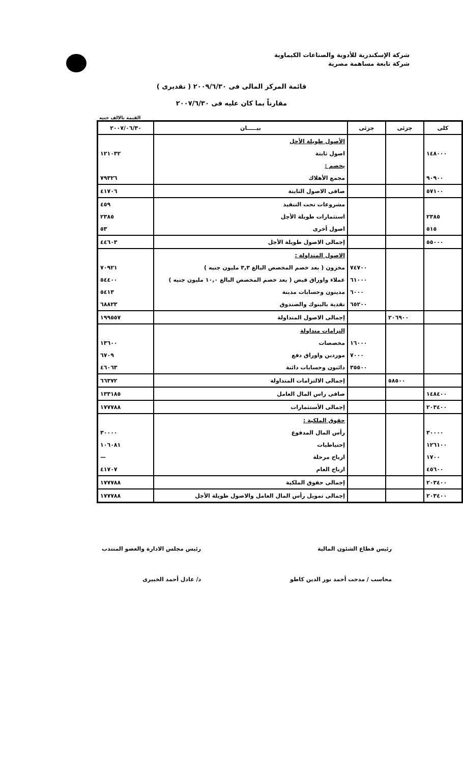شركة الإسكندرية للأدوية والصناعات الكيماوية
شركة تابعة مساهمة مصرية
قائمة المركز المالى فى ٢٠٠٩/٦/٣٠ ( تقديرى )
مقارناً بما كان عليه فى ٢٠٠٧/٦/٣٠
القيمة بالالف جنيه
| كلى | جزئى | جزئى | بيـــــان | ٢٠٠٧/٠٦/٣٠ |
| --- | --- | --- | --- | --- |
| | | | الأصول طويلة الأجل | |
| ١٤٨٠٠٠ | | | اصول ثابتة | ١٢١٠٣٢ |
| | | | يخصم : | |
| ٩٠٩٠٠ | | | مجمع الأهلاك | ٧٩٣٢٦ |
| ٥٧١٠٠ | | | صافى الاصول الثابتة | ٤١٧٠٦ |
| | | | مشروعات تحت التنفيذ | ٤٥٩ |
| ٢٣٨٥ | | | استثمارات طويلة الأجل | ٢٣٨٥ |
| ٥١٥ | | | اصول أخرى | ٥٣ |
| ٥٥٠٠٠ | | | إجمالى الاصول طويلة الأجل | ٤٤٦٠٣ |
| | | | الاصول المتداولة : | |
| | | ٧٤٧٠٠ | مخزون ( بعد خصم المخصص البالغ ٣,٣ مليون جنيه ) | ٧٠٩٢١ |
| | | ٦١٠٠٠ | عملاء واوراق قبض ( بعد خصم المخصص البالغ ١٠,٠ مليون جنيه ) | ٥٤٤٠٠ |
| | | ٦٠٠٠ | مدينون وحسابات مدينة | ٥٤١٣ |
| | | ٦٥٢٠٠ | نقدية بالبنوك والصندوق | ٦٨٨٢٣ |
| | ٢٠٦٩٠٠ | | إجمالى الاصول المتداولة | ١٩٩٥٥٧ |
| | | | إلتزامات متداولة | |
| | | ١٦٠٠٠ | مخصصات | ١٣٦٠٠ |
| | | ٧٠٠٠ | موردين واوراق دفع | ٦٧٠٩ |
| | | ٣٥٥٠٠ | دائنون وحسابات دائنة | ٤٦٠٦٣ |
| | ٥٨٥٠٠ | | إجمالى الالتزامات المتداولة | ٦٦٣٧٢ |
| ١٤٨٤٠٠ | | | صافى راس المال العامل | ١٣٣١٨٥ |
| ٢٠٣٤٠٠ | | | إجمالى الأستثمارات | ١٧٧٧٨٨ |
| | | | حقوق الملكية : | |
| ٣٠٠٠٠ | | | رأس المال المدفوع | ٣٠٠٠٠ |
| ١٢٦١٠٠ | | | إحتياطيات | ١٠٦٠٨١ |
| ١٧٠٠ | | | ارباح مرحلة | — |
| ٤٥٦٠٠ | | | ارباح العام | ٤١٧٠٧ |
| ٢٠٣٤٠٠ | | | إجمالى حقوق الملكية | ١٧٧٧٨٨ |
| ٢٠٣٤٠٠ | | | إجمالى تمويل رأس المال العامل والاصول طويلة الأجل | ١٧٧٧٨٨ |
رئيس قطاع الشئون المالية
محاسب / مدحت أحمد نور الدين كاطو
رئيس مجلس الادارة والعضو المنتدب
د/ عادل أحمد الخبيرى